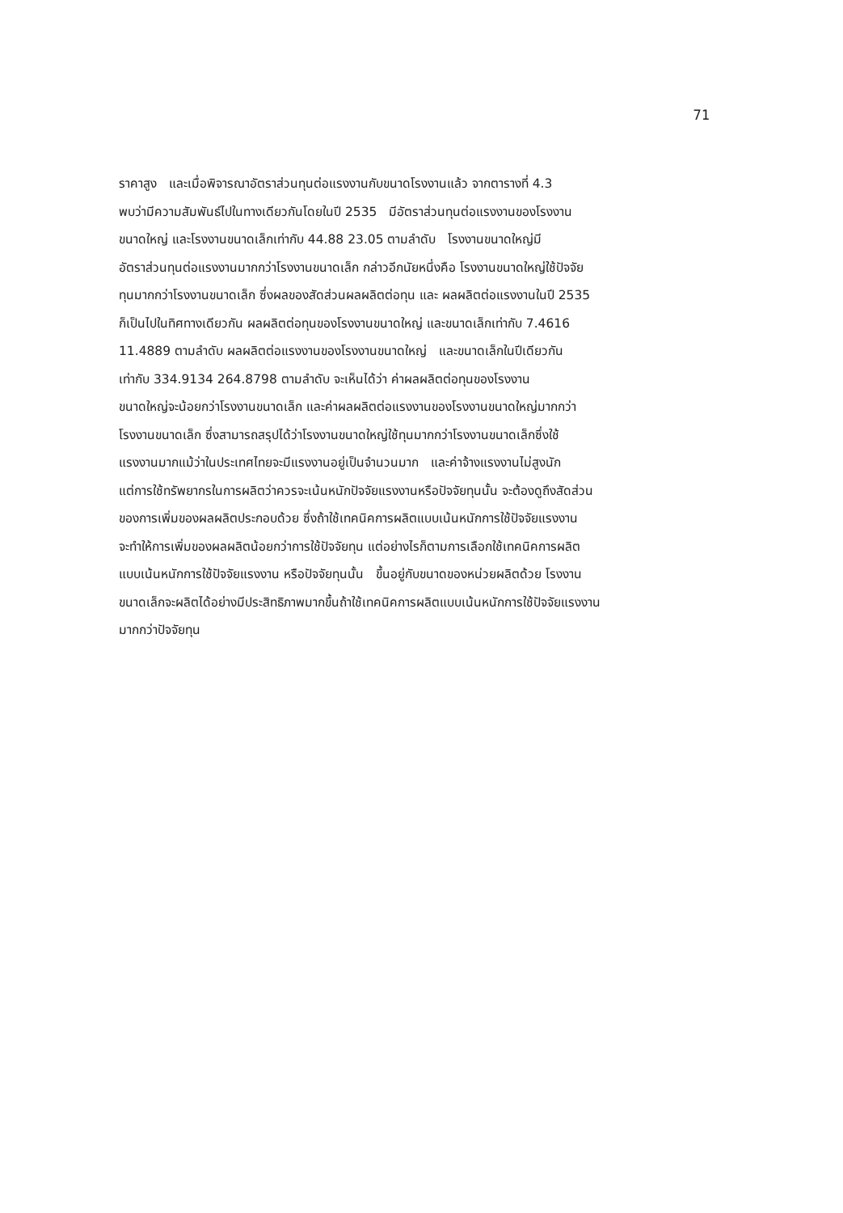71
ราคาสูง และเมื่อพิจารณาอัตราส่วนทุนต่อแรงงานกับขนาดโรงงานแล้ว จากตารางที่ 4.3
พบว่ามีความสัมพันธ์ไปในทางเดียวกันโดยในปี 2535 มีอัตราส่วนทุนต่อแรงงานของโรงงาน
ขนาดใหญ่ และโรงงานขนาดเล็กเท่ากับ 44.88 23.05 ตามลำดับ โรงงานขนาดใหญ่มี
อัตราส่วนทุนต่อแรงงานมากกว่าโรงงานขนาดเล็ก กล่าวอีกนัยหนึ่งคือ โรงงานขนาดใหญ่ใช้ปัจจัย
ทุนมากกว่าโรงงานขนาดเล็ก ซึ่งผลของสัดส่วนผลผลิตต่อทุน และ ผลผลิตต่อแรงงานในปี 2535
ก็เป็นไปในทิศทางเดียวกัน ผลผลิตต่อทุนของโรงงานขนาดใหญ่ และขนาดเล็กเท่ากับ 7.4616
11.4889 ตามลำดับ ผลผลิตต่อแรงงานของโรงงานขนาดใหญ่ และขนาดเล็กในปีเดียวกัน
เท่ากับ 334.9134 264.8798 ตามลำดับ จะเห็นได้ว่า ค่าผลผลิตต่อทุนของโรงงาน
ขนาดใหญ่จะน้อยกว่าโรงงานขนาดเล็ก และค่าผลผลิตต่อแรงงานของโรงงานขนาดใหญ่มากกว่า
โรงงานขนาดเล็ก ซึ่งสามารถสรุปได้ว่าโรงงานขนาดใหญ่ใช้ทุนมากกว่าโรงงานขนาดเล็กซึ่งใช้
แรงงานมากแม้ว่าในประเทศไทยจะมีแรงงานอยู่เป็นจำนวนมาก และค่าจ้างแรงงานไม่สูงนัก
แต่การใช้ทรัพยากรในการผลิตว่าควรจะเน้นหนักปัจจัยแรงงานหรือปัจจัยทุนนั้น จะต้องดูถึงสัดส่วน
ของการเพิ่มของผลผลิตประกอบด้วย ซึ่งถ้าใช้เทคนิคการผลิตแบบเน้นหนักการใช้ปัจจัยแรงงาน
จะทำให้การเพิ่มของผลผลิตน้อยกว่าการใช้ปัจจัยทุน แต่อย่างไรก็ตามการเลือกใช้เทคนิคการผลิต
แบบเน้นหนักการใช้ปัจจัยแรงงาน หรือปัจจัยทุนนั้น ขึ้นอยู่กับขนาดของหน่วยผลิตด้วย โรงงาน
ขนาดเล็กจะผลิตได้อย่างมีประสิทธิภาพมากขึ้นถ้าใช้เทคนิคการผลิตแบบเน้นหนักการใช้ปัจจัยแรงงาน
มากกว่าปัจจัยทุน